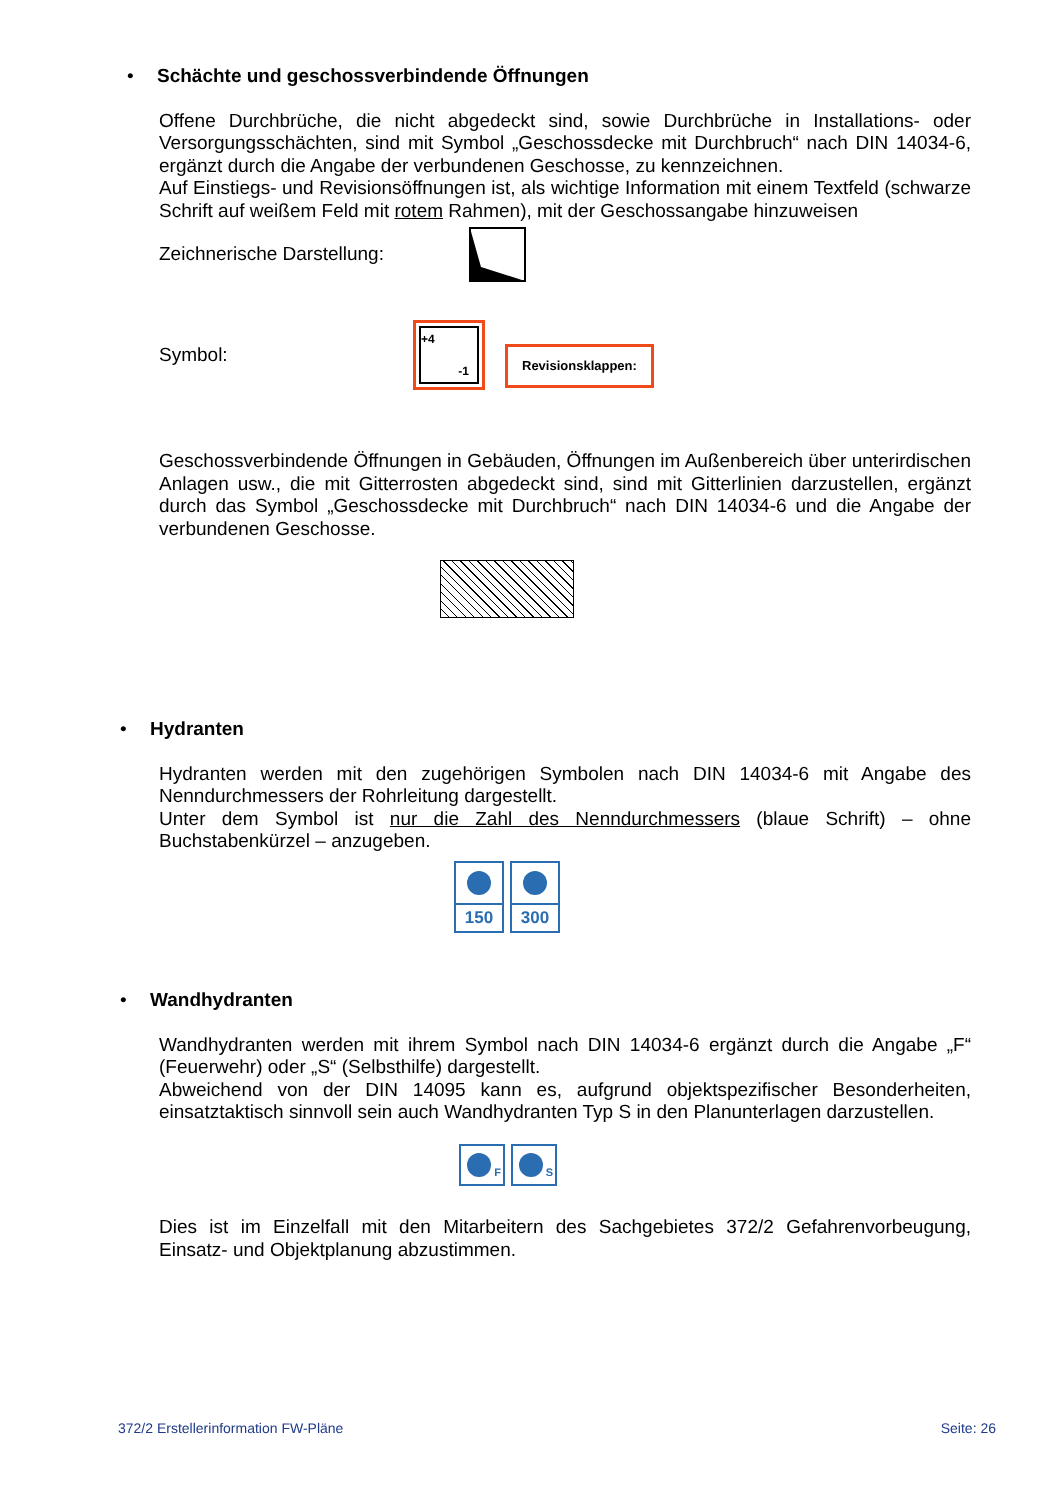• Schächte und geschossverbindende Öffnungen
Offene Durchbrüche, die nicht abgedeckt sind, sowie Durchbrüche in Installations- oder Versorgungsschächten, sind mit Symbol „Geschossdecke mit Durchbruch“ nach DIN 14034-6, ergänzt durch die Angabe der verbundenen Geschosse, zu kennzeichnen.
Auf Einstiegs- und Revisionsöffnungen ist, als wichtige Information mit einem Textfeld (schwarze Schrift auf weißem Feld mit rotem Rahmen), mit der Geschossangabe hinzuweisen
Zeichnerische Darstellung:
Symbol:
+4
-1
Revisionsklappen:
Geschossverbindende Öffnungen in Gebäuden, Öffnungen im Außenbereich über unterirdischen Anlagen usw., die mit Gitterrosten abgedeckt sind, sind mit Gitterlinien darzustellen, ergänzt durch das Symbol „Geschossdecke mit Durchbruch“ nach DIN 14034-6 und die Angabe der verbundenen Geschosse.
• Hydranten
Hydranten werden mit den zugehörigen Symbolen nach DIN 14034-6 mit Angabe des Nenndurchmessers der Rohrleitung dargestellt.
Unter dem Symbol ist nur die Zahl des Nenndurchmessers (blaue Schrift) – ohne Buchstabenkürzel – anzugeben.
150 300
• Wandhydranten
Wandhydranten werden mit ihrem Symbol nach DIN 14034-6 ergänzt durch die Angabe „F“ (Feuerwehr) oder „S“ (Selbsthilfe) dargestellt.
Abweichend von der DIN 14095 kann es, aufgrund objektspezifischer Besonderheiten, einsatztaktisch sinnvoll sein auch Wandhydranten Typ S in den Planunterlagen darzustellen.
F S
Dies ist im Einzelfall mit den Mitarbeitern des Sachgebietes 372/2 Gefahrenvorbeugung, Einsatz- und Objektplanung abzustimmen.
372/2 Erstellerinformation FW-Pläne Seite: 26